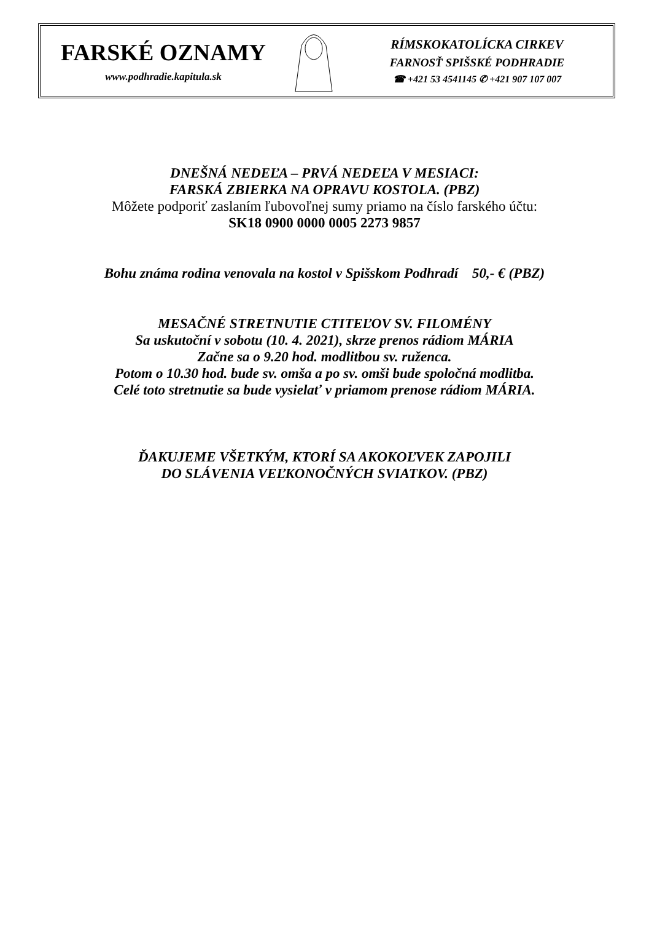FARSKÉ OZNAMY
www.podhradie.kapitula.sk
RÍMSKOKATOLÍCKA CIRKEV
FARNOSŤ SPIŠSKÉ PODHRADIE
☎ +421 53 4541145 ✆ +421 907 107 007
DNEŠNÁ NEDEĽA – PRVÁ NEDEĽA V MESIACI:
FARSKÁ ZBIERKA NA OPRAVU KOSTOLA. (PBZ)
Môžete podporiť zaslaním ľubovoľnej sumy priamo na číslo farského účtu:
SK18 0900 0000 0005 2273 9857
Bohu známa rodina venovala na kostol v Spišskom Podhradí 50,- € (PBZ)
MESAČNÉ STRETNUTIE CTITEĽOV SV. FILOMÉNY
Sa uskutoční v sobotu (10. 4. 2021), skrze prenos rádiom MÁRIA
Začne sa o 9.20 hod. modlitbou sv. ruženca.
Potom o 10.30 hod. bude sv. omša a po sv. omši bude spoločná modlitba.
Celé toto stretnutie sa bude vysielať v priamom prenose rádiom MÁRIA.
ĎAKUJEME VŠETKÝM, KTORÍ SA AKOKOĽVEK ZAPOJILI
DO SLÁVENIA VEĽKONOČNÝCH SVIATKOV. (PBZ)